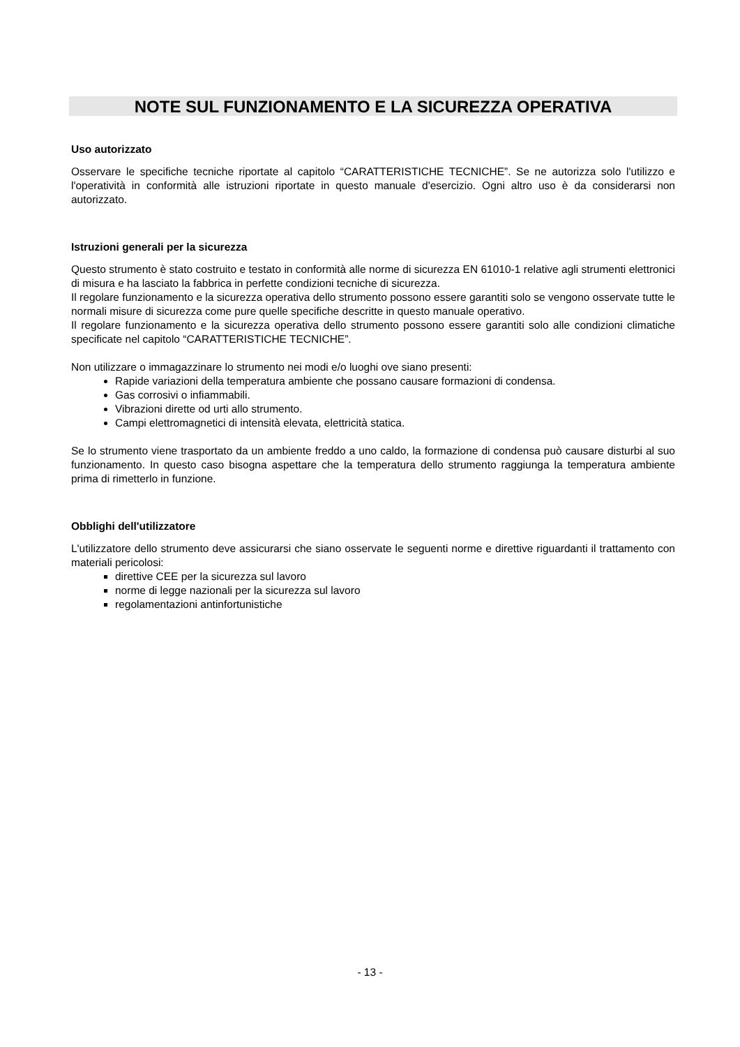NOTE SUL FUNZIONAMENTO E LA SICUREZZA OPERATIVA
Uso autorizzato
Osservare le specifiche tecniche riportate al capitolo “CARATTERISTICHE TECNICHE”. Se ne autorizza solo l'utilizzo e l'operatività in conformità alle istruzioni riportate in questo manuale d'esercizio. Ogni altro uso è da considerarsi non autorizzato.
Istruzioni generali per la sicurezza
Questo strumento è stato costruito e testato in conformità alle norme di sicurezza EN 61010-1 relative agli strumenti elettronici di misura e ha lasciato la fabbrica in perfette condizioni tecniche di sicurezza.
Il regolare funzionamento e la sicurezza operativa dello strumento possono essere garantiti solo se vengono osservate tutte le normali misure di sicurezza come pure quelle specifiche descritte in questo manuale operativo.
Il regolare funzionamento e la sicurezza operativa dello strumento possono essere garantiti solo alle condizioni climatiche specificate nel capitolo “CARATTERISTICHE TECNICHE”.
Non utilizzare o immagazzinare lo strumento nei modi e/o luoghi ove siano presenti:
Rapide variazioni della temperatura ambiente che possano causare formazioni di condensa.
Gas corrosivi o infiammabili.
Vibrazioni dirette od urti allo strumento.
Campi elettromagnetici di intensità elevata, elettricità statica.
Se lo strumento viene trasportato da un ambiente freddo a uno caldo, la formazione di condensa può causare disturbi al suo funzionamento. In questo caso bisogna aspettare che la temperatura dello strumento raggiunga la temperatura ambiente prima di rimetterlo in funzione.
Obblighi dell'utilizzatore
L'utilizzatore dello strumento deve assicurarsi che siano osservate le seguenti norme e direttive riguardanti il trattamento con materiali pericolosi:
direttive CEE per la sicurezza sul lavoro
norme di legge nazionali per la sicurezza sul lavoro
regolamentazioni antinfortunistiche
- 13 -